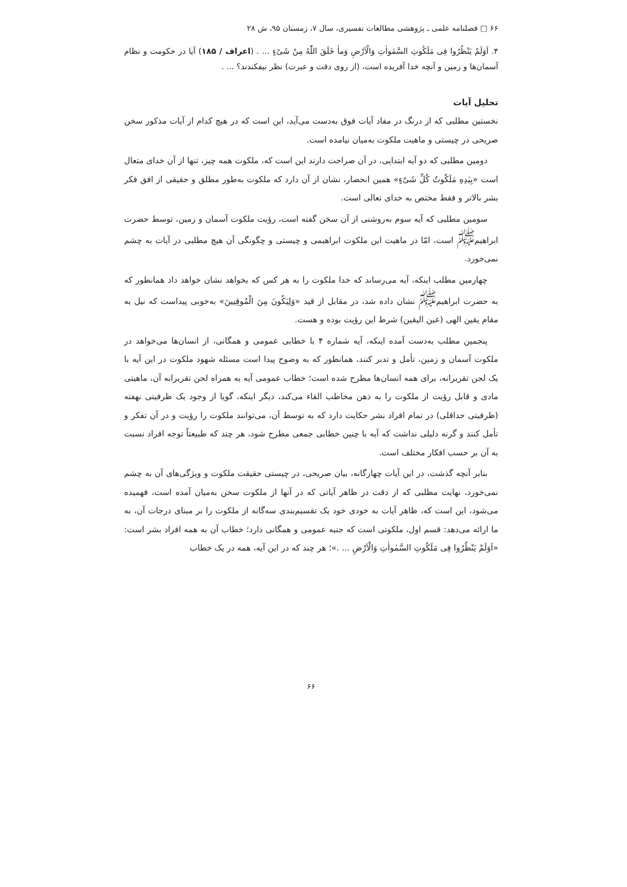۶۶ □ فصلنامه علمی ـ پژوهشی مطالعات تفسیری، سال ۷، زمستان ۹۵، ش ۲۸
۴. اَوَلَمْ یَنْظُرُوا فِی مَلَكُوتِ السَّمٰواٰتِ وَالْاَرْضِ وَماٰ خَلَقَ اللّٰهُ مِنْ شَیْءٍ ... . (اعراف / ۱۸۵) آیا در حکومت و نظام آسمان‌ها و زمین و آنچه خدا آفریده است، (از روی دقت و عبرت) نظر نیفکندند؟ ... .
تحلیل آیات
نخستین مطلبی که از درنگ در مفاد آیات فوق به‌دست می‌آید، این است که در هیچ کدام از آیات مذکور سخن صریحی در چیستی و ماهیت ملکوت به‌میان نیامده است.
دومین مطلبی که دو آیه ابتدایی، در آن صراحت دارند این است که، ملکوت همه چیز، تنها از آن خدای متعال است «بِیَدِهِ مَلَكُوتُ كُلِّ شَیْءٍ» همین انحصار، نشان از آن دارد که ملکوت به‌طور مطلق و حقیقی از افق فکر بشر بالاتر و فقط مختص به خدای تعالی است.
سومین مطلبی که آیه سوم به‌روشنی از آن سخن گفته است، رؤیت ملکوت آسمان و زمین، توسط حضرت ابراهیم<sup>ﷺ</sup> است، امّا در ماهیت این ملکوت ابراهیمی و چیستی و چگونگی آن هیچ مطلبی در آیات به چشم نمی‌خورد.
چهارمین مطلب اینکه، آیه می‌رساند که خدا ملکوت را به هر کس که بخواهد نشان خواهد داد همانطور که به حضرت ابراهیم<sup>ﷺ</sup> نشان داده شد، در مقابل از قید «وَلِیَكُونَ مِنَ الْمُوقِنِینَ» به‌خوبی پیداست که نیل به مقام یقین الهی (عین الیقین) شرط این رؤیت بوده و هست.
پنجمین مطلب به‌دست آمده اینکه، آیه شماره ۴ با خطابی عمومی و همگانی، از انسان‌ها می‌خواهد در ملکوت آسمان و زمین، تأمل و تدبر کنند، همانطور که به وضوح پیدا است مسئله شهود ملکوت در این آیه با یک لحن تقریرانه، برای همه انسان‌ها مطرح شده است؛ خطاب عمومی آیه به همراه لحن تقریرانه آن، ماهیتی مادی و قابل رؤیت از ملکوت را به ذهن مخاطب القاء می‌کند، دیگر اینکه، گویا از وجود یک ظرفیتی نهفته (ظرفیتی حداقلی) در تمام افراد بشر حکایت دارد که به توسط آن، می‌توانند ملکوت را رؤیت و در آن تفکر و تأمل کنند و گرنه دلیلی نداشت که آیه با چنین خطابی جمعی مطرح شود، هر چند که طبیعتاً توجه افراد نسبت به آن بر حسب افکار مختلف است.
بنابر آنچه گذشت، در این آیات چهارگانه، بیان صریحی، در چیستی حقیقت ملکوت و ویژگی‌های آن به چشم نمی‌خورد، نهایت مطلبی که از دقت در ظاهر آیاتی که در آنها از ملکوت سخن به‌میان آمده است، فهمیده می‌شود، این است که، ظاهر آیات به خودی خود یک تقسیم‌بندی سه‌گانه از ملکوت را بر مبنای درجات آن، به ما ارائه می‌دهد: قسم اول، ملکوتی است که جنبه عمومی و همگانی دارد؛ خطاب آن به همه افراد بشر است: «اَوَلَمْ یَنْظُرُوا فِی مَلَكُوتِ السَّمٰواٰتِ وَالْاَرْضِ ... .»؛ هر چند که در این آیه، همه در یک خطاب
۶۶